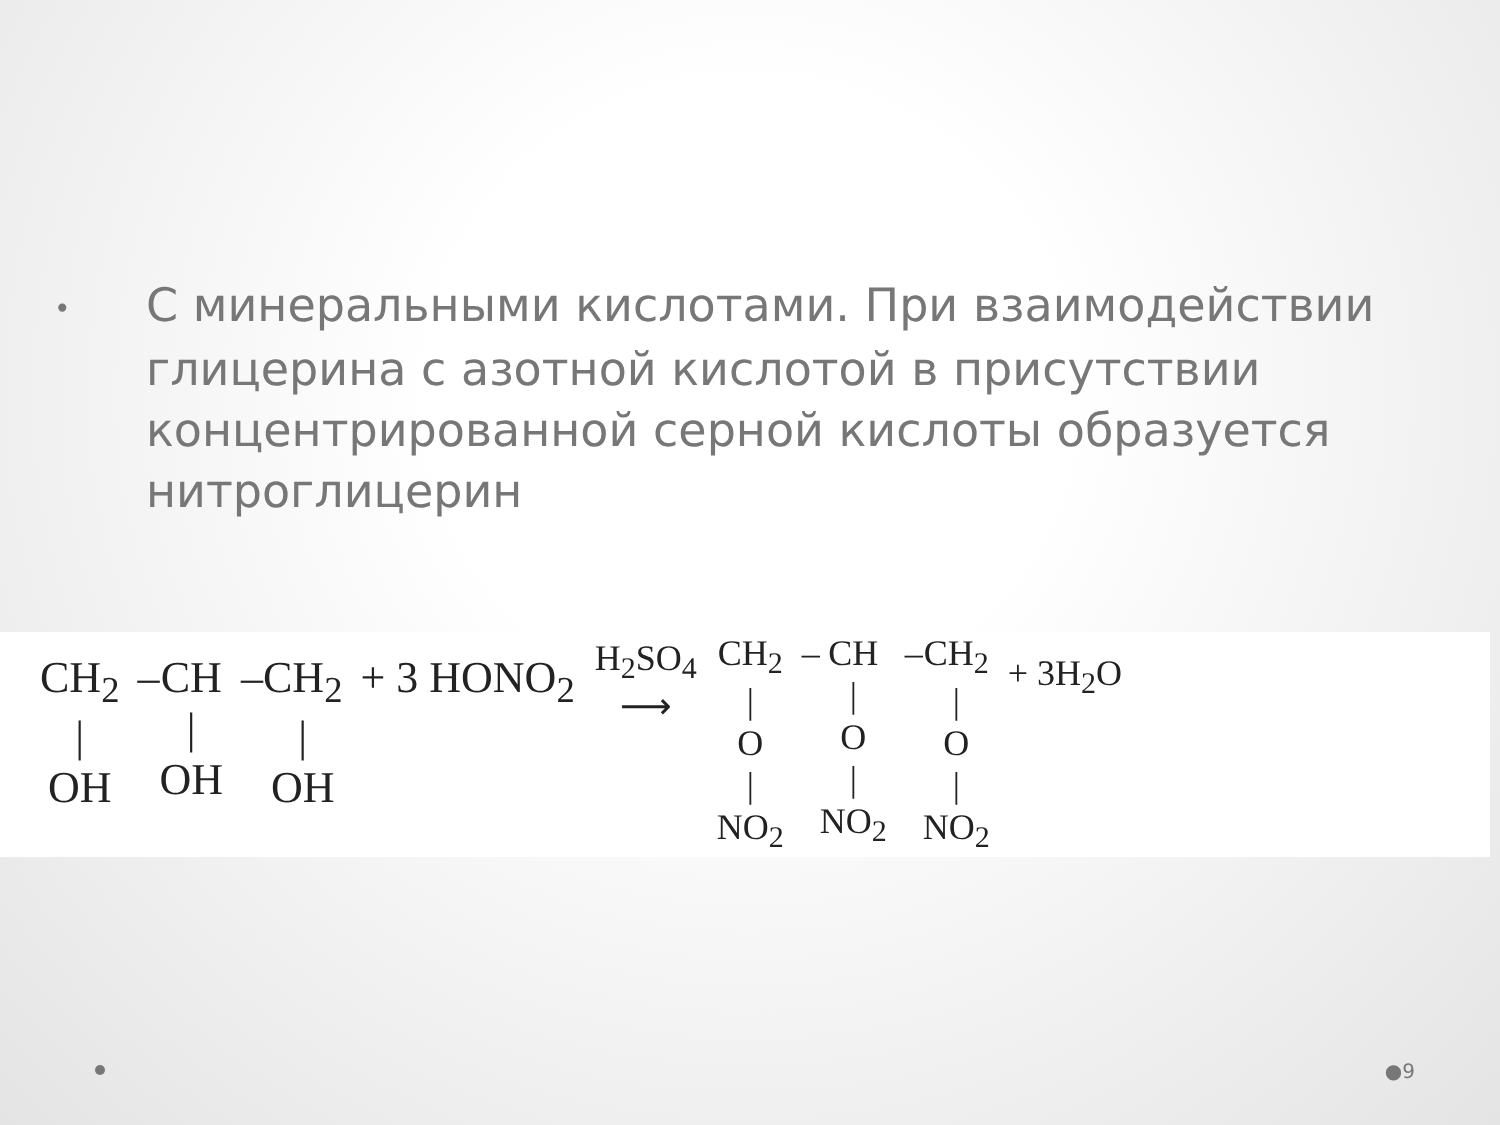• С минеральными кислотами. При взаимодействии глицерина с азотной кислотой в присутствии концентрированной серной кислоты образуется нитроглицерин
CH<sub>2</sub> | OH – CH | OH – CH<sub>2</sub> | OH + 3 HONO<sub>2</sub>
H<sub>2</sub>SO<sub>4</sub>
⟶
CH<sub>2</sub> | O | NO<sub>2</sub> – CH | O | NO<sub>2</sub> – CH<sub>2</sub> | O | NO<sub>2</sub>
+ 3H<sub>2</sub>O
●9